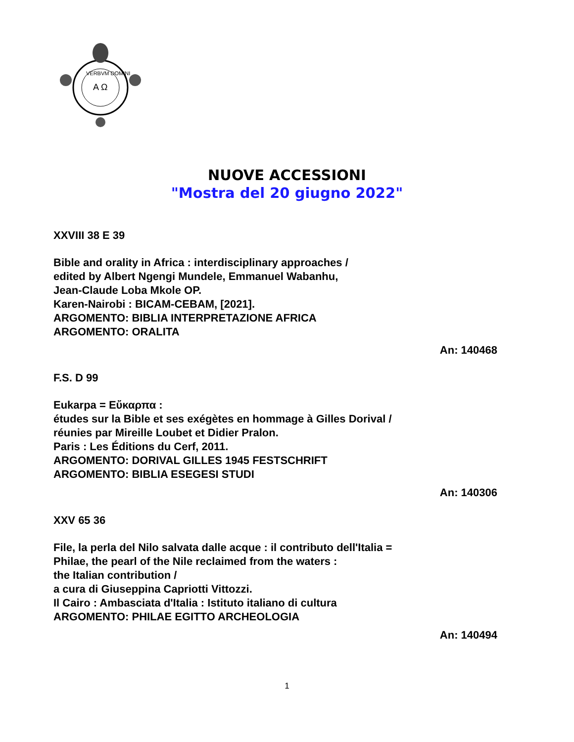VERBVM DOMINI
A Ω
NUOVE ACCESSIONI
"Mostra del 20 giugno 2022"
XXVIII 38 E 39
Bible and orality in Africa : interdisciplinary approaches /
edited by Albert Ngengi Mundele, Emmanuel Wabanhu,
Jean-Claude Loba Mkole OP.
Karen-Nairobi : BICAM-CEBAM, [2021].
ARGOMENTO: BIBLIA INTERPRETAZIONE AFRICA
ARGOMENTO: ORALITA
An: 140468
F.S. D 99
Eukarpa = Εὔκαρπα :
études sur la Bible et ses exégètes en hommage à Gilles Dorival /
réunies par Mireille Loubet et Didier Pralon.
Paris : Les Éditions du Cerf, 2011.
ARGOMENTO: DORIVAL GILLES 1945 FESTSCHRIFT
ARGOMENTO: BIBLIA ESEGESI STUDI
An: 140306
XXV 65 36
File, la perla del Nilo salvata dalle acque : il contributo dell'Italia =
Philae, the pearl of the Nile reclaimed from the waters :
the Italian contribution /
a cura di Giuseppina Capriotti Vittozzi.
Il Cairo : Ambasciata d'Italia : Istituto italiano di cultura
ARGOMENTO: PHILAE EGITTO ARCHEOLOGIA
An: 140494
1